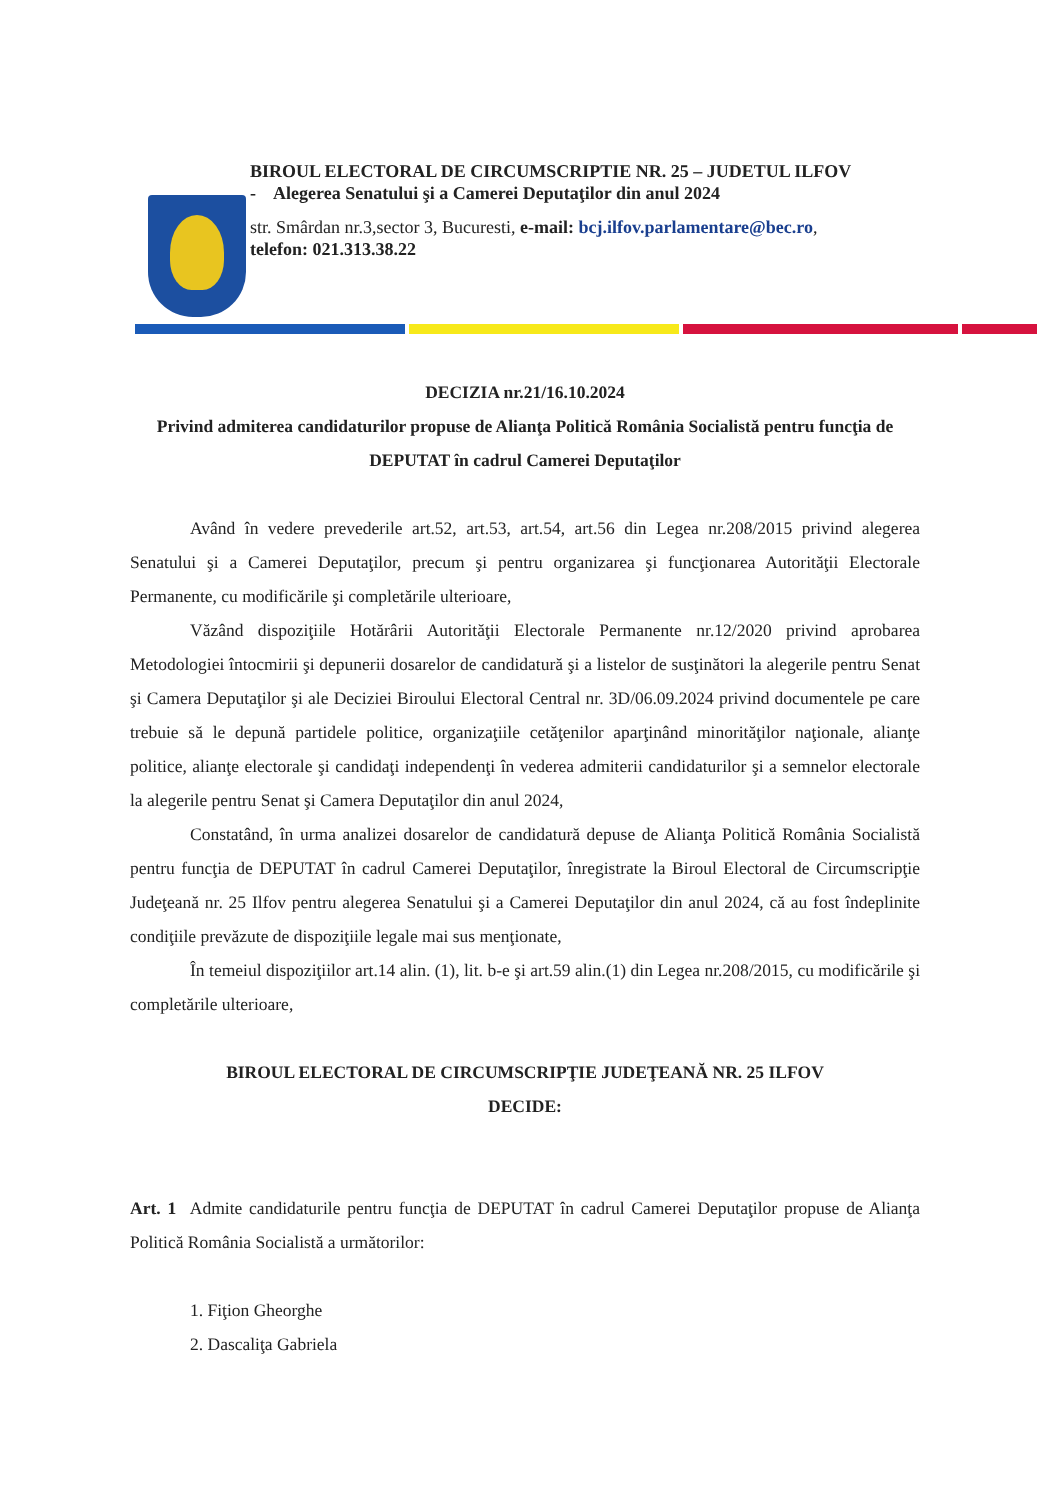BIROUL ELECTORAL DE CIRCUMSCRIPTIE NR. 25 – JUDETUL ILFOV
- Alegerea Senatului şi a Camerei Deputaţilor din anul 2024
str. Smârdan nr.3,sector 3, Bucuresti, e-mail: bcj.ilfov.parlamentare@bec.ro,
telefon: 021.313.38.22
DECIZIA nr.21/16.10.2024
Privind admiterea candidaturilor propuse de Alianţa Politică România Socialistă pentru funcţia de DEPUTAT în cadrul Camerei Deputaţilor
Având în vedere prevederile art.52, art.53, art.54, art.56 din Legea nr.208/2015 privind alegerea Senatului şi a Camerei Deputaţilor, precum şi pentru organizarea şi funcţionarea Autorităţii Electorale Permanente, cu modificările şi completările ulterioare,
Văzând dispoziţiile Hotărârii Autorităţii Electorale Permanente nr.12/2020 privind aprobarea Metodologiei întocmirii şi depunerii dosarelor de candidatură şi a listelor de susţinători la alegerile pentru Senat şi Camera Deputaţilor şi ale Deciziei Biroului Electoral Central nr. 3D/06.09.2024 privind documentele pe care trebuie să le depună partidele politice, organizaţiile cetăţenilor aparţinând minorităţilor naţionale, alianţe politice, alianţe electorale şi candidaţi independenţi în vederea admiterii candidaturilor şi a semnelor electorale la alegerile pentru Senat şi Camera Deputaţilor din anul 2024,
Constatând, în urma analizei dosarelor de candidatură depuse de Alianţa Politică România Socialistă pentru funcţia de DEPUTAT în cadrul Camerei Deputaţilor, înregistrate la Biroul Electoral de Circumscripţie Judeţeană nr. 25 Ilfov pentru alegerea Senatului şi a Camerei Deputaţilor din anul 2024, că au fost îndeplinite condiţiile prevăzute de dispoziţiile legale mai sus menţionate,
În temeiul dispoziţiilor art.14 alin. (1), lit. b-e şi art.59 alin.(1) din Legea nr.208/2015, cu modificările şi completările ulterioare,
BIROUL ELECTORAL DE CIRCUMSCRIPŢIE JUDEŢEANĂ NR. 25 ILFOV
DECIDE:
Art. 1 Admite candidaturile pentru funcţia de DEPUTAT în cadrul Camerei Deputaţilor propuse de Alianţa Politică România Socialistă a următorilor:
1. Fiţion Gheorghe
2. Dascaliţa Gabriela